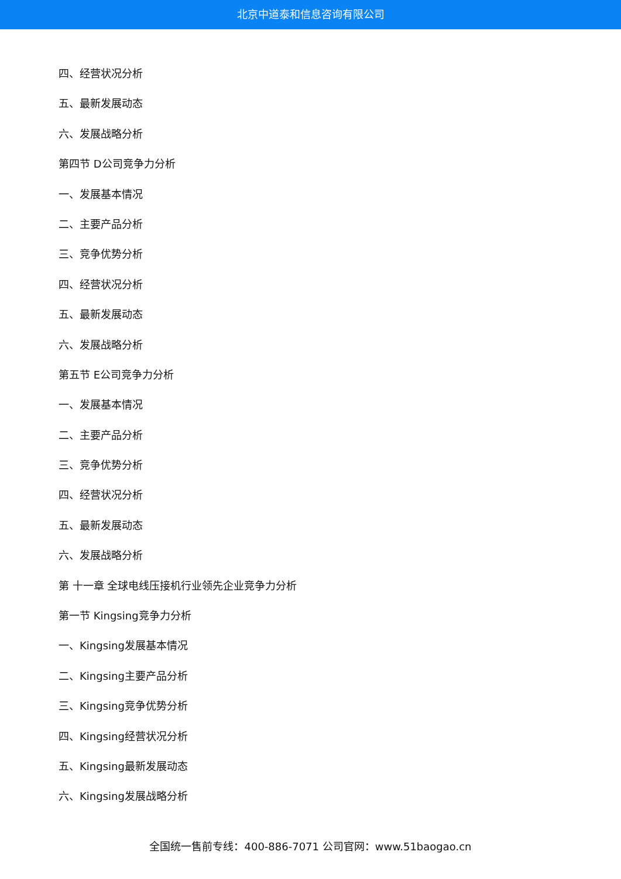北京中道泰和信息咨询有限公司
四、经营状况分析
五、最新发展动态
六、发展战略分析
第四节 D公司竞争力分析
一、发展基本情况
二、主要产品分析
三、竞争优势分析
四、经营状况分析
五、最新发展动态
六、发展战略分析
第五节 E公司竞争力分析
一、发展基本情况
二、主要产品分析
三、竞争优势分析
四、经营状况分析
五、最新发展动态
六、发展战略分析
第 十一章 全球电线压接机行业领先企业竞争力分析
第一节 Kingsing竞争力分析
一、Kingsing发展基本情况
二、Kingsing主要产品分析
三、Kingsing竞争优势分析
四、Kingsing经营状况分析
五、Kingsing最新发展动态
六、Kingsing发展战略分析
全国统一售前专线：400-886-7071 公司官网：www.51baogao.cn